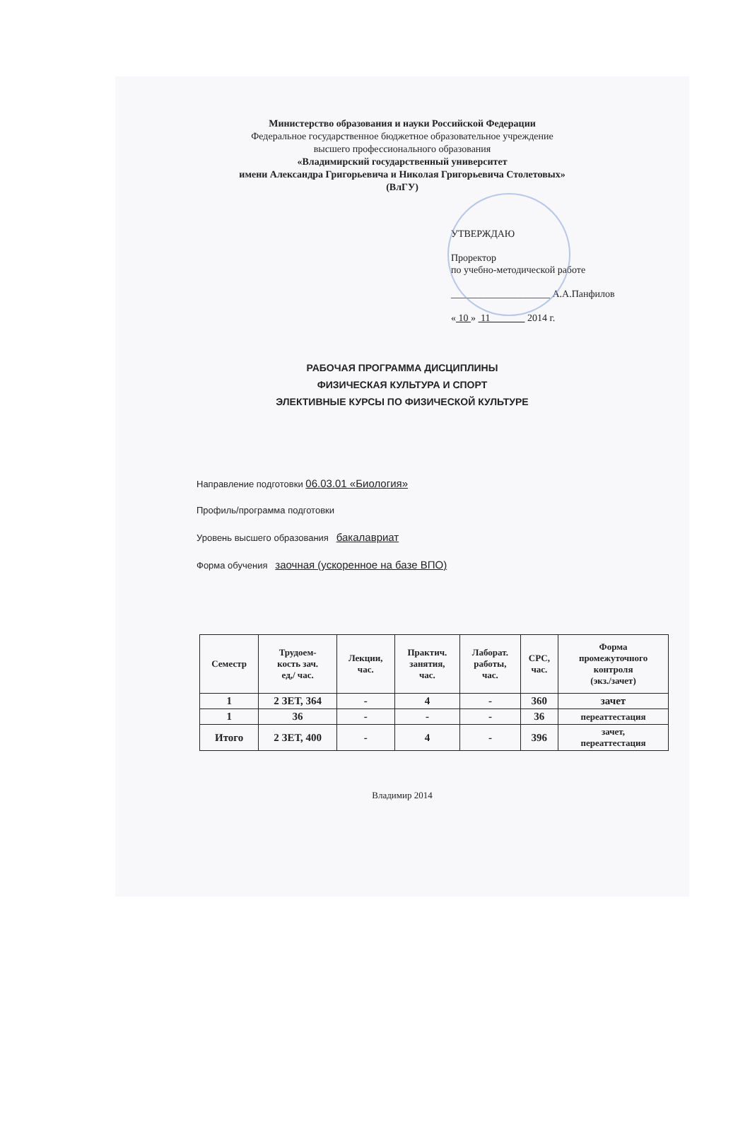Министерство образования и науки Российской Федерации
Федеральное государственное бюджетное образовательное учреждение
высшего профессионального образования
«Владимирский государственный университет
имени Александра Григорьевича и Николая Григорьевича Столетовых»
(ВлГУ)
УТВЕРЖДАЮ
Проректор
по учебно-методической работе
____________________ А.А.Панфилов
« 10 » 11 2014 г.
РАБОЧАЯ ПРОГРАММА ДИСЦИПЛИНЫ
ФИЗИЧЕСКАЯ КУЛЬТУРА И СПОРТ
ЭЛЕКТИВНЫЕ КУРСЫ ПО ФИЗИЧЕСКОЙ КУЛЬТУРЕ
Направление подготовки 06.03.01 «Биология»
Профиль/программа подготовки
Уровень высшего образования бакалавриат
Форма обучения заочная (ускоренное на базе ВПО)
| Семестр | Трудоем- кость зач. ед,/ час. | Лекции, час. | Практич. занятия, час. | Лаборат. работы, час. | СРС, час. | Форма промежуточного контроля (экз./зачет) |
| --- | --- | --- | --- | --- | --- | --- |
| 1 | 2 ЗЕТ, 364 | - | 4 | - | 360 | зачет |
| 1 | 36 | - | - | - | 36 | переаттестация |
| Итого | 2 ЗЕТ, 400 | - | 4 | - | 396 | зачет, переаттестация |
Владимир 2014